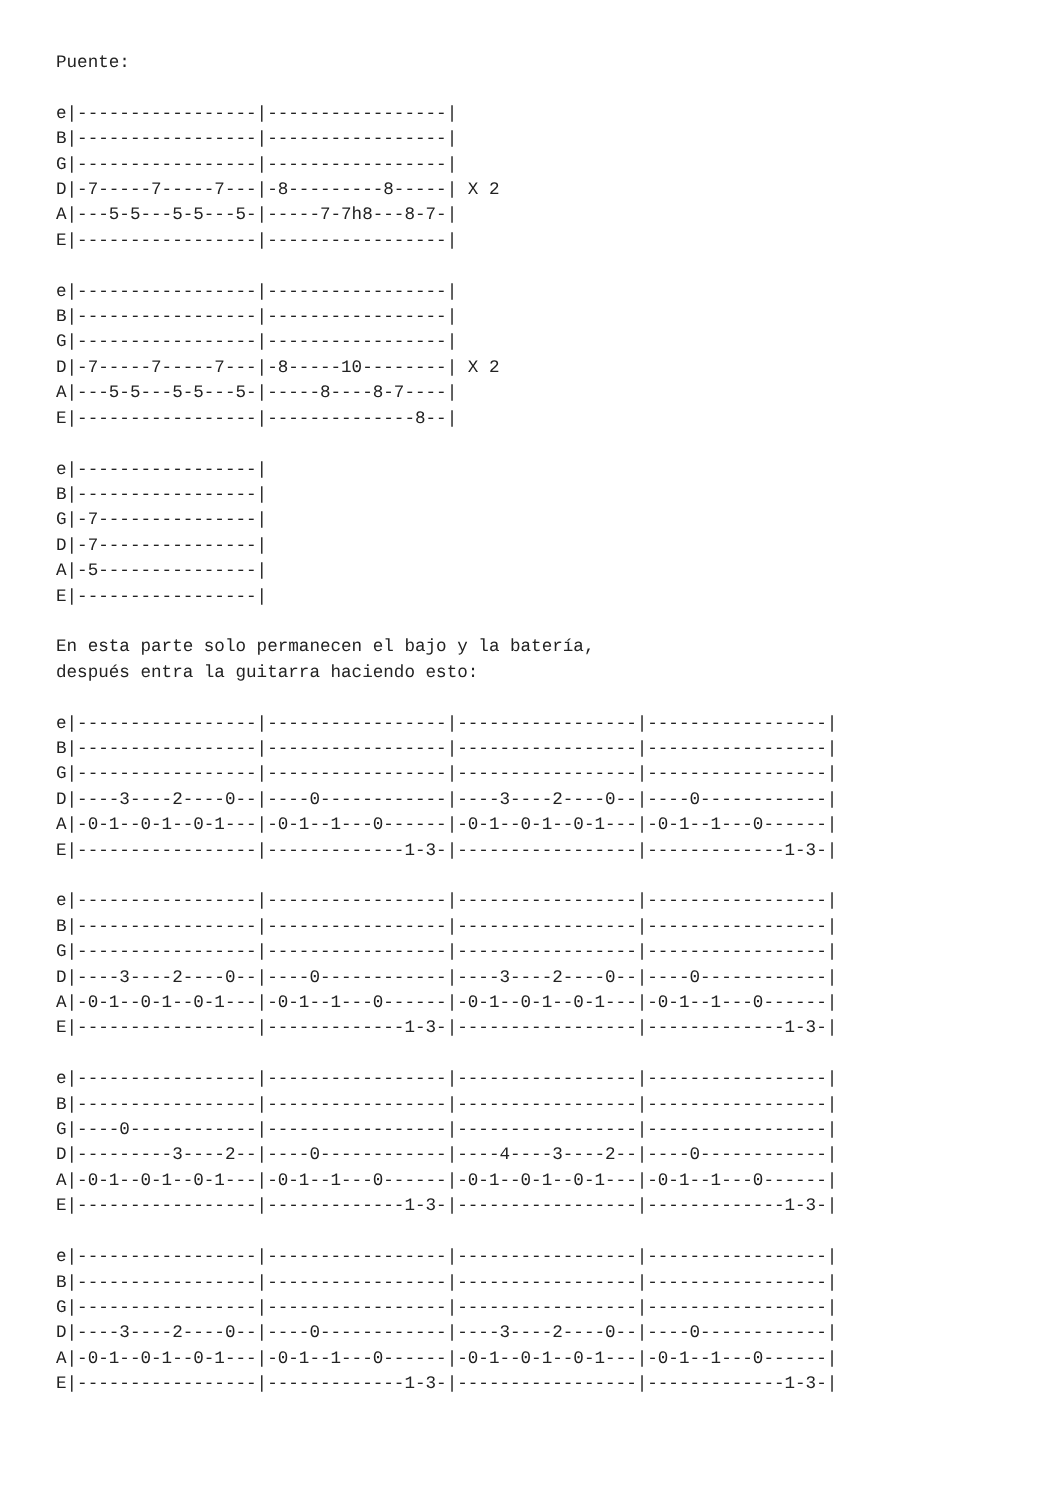Puente:

e|-----------------|-----------------|
B|-----------------|-----------------|
G|-----------------|-----------------|
D|-7-----7-----7---|-8---------8-----| X 2
A|---5-5---5-5---5-|-----7-7h8---8-7-|
E|-----------------|-----------------|

e|-----------------|-----------------|
B|-----------------|-----------------|
G|-----------------|-----------------|
D|-7-----7-----7---|-8-----10--------| X 2
A|---5-5---5-5---5-|-----8----8-7----|
E|-----------------|--------------8--|

e|-----------------|
B|-----------------|
G|-7---------------|
D|-7---------------|
A|-5---------------|
E|-----------------|

En esta parte solo permanecen el bajo y la batería,
después entra la guitarra haciendo esto:

e|-----------------|-----------------|-----------------|-----------------|
B|-----------------|-----------------|-----------------|-----------------|
G|-----------------|-----------------|-----------------|-----------------|
D|----3----2----0--|----0------------|----3----2----0--|----0------------|
A|-0-1--0-1--0-1---|-0-1--1---0------|-0-1--0-1--0-1---|-0-1--1---0------|
E|-----------------|-------------1-3-|-----------------|-------------1-3-|

e|-----------------|-----------------|-----------------|-----------------|
B|-----------------|-----------------|-----------------|-----------------|
G|-----------------|-----------------|-----------------|-----------------|
D|----3----2----0--|----0------------|----3----2----0--|----0------------|
A|-0-1--0-1--0-1---|-0-1--1---0------|-0-1--0-1--0-1---|-0-1--1---0------|
E|-----------------|-------------1-3-|-----------------|-------------1-3-|

e|-----------------|-----------------|-----------------|-----------------|
B|-----------------|-----------------|-----------------|-----------------|
G|----0------------|-----------------|-----------------|-----------------|
D|---------3----2--|----0------------|----4----3----2--|----0------------|
A|-0-1--0-1--0-1---|-0-1--1---0------|-0-1--0-1--0-1---|-0-1--1---0------|
E|-----------------|-------------1-3-|-----------------|-------------1-3-|

e|-----------------|-----------------|-----------------|-----------------|
B|-----------------|-----------------|-----------------|-----------------|
G|-----------------|-----------------|-----------------|-----------------|
D|----3----2----0--|----0------------|----3----2----0--|----0------------|
A|-0-1--0-1--0-1---|-0-1--1---0------|-0-1--0-1--0-1---|-0-1--1---0------|
E|-----------------|-------------1-3-|-----------------|-------------1-3-|